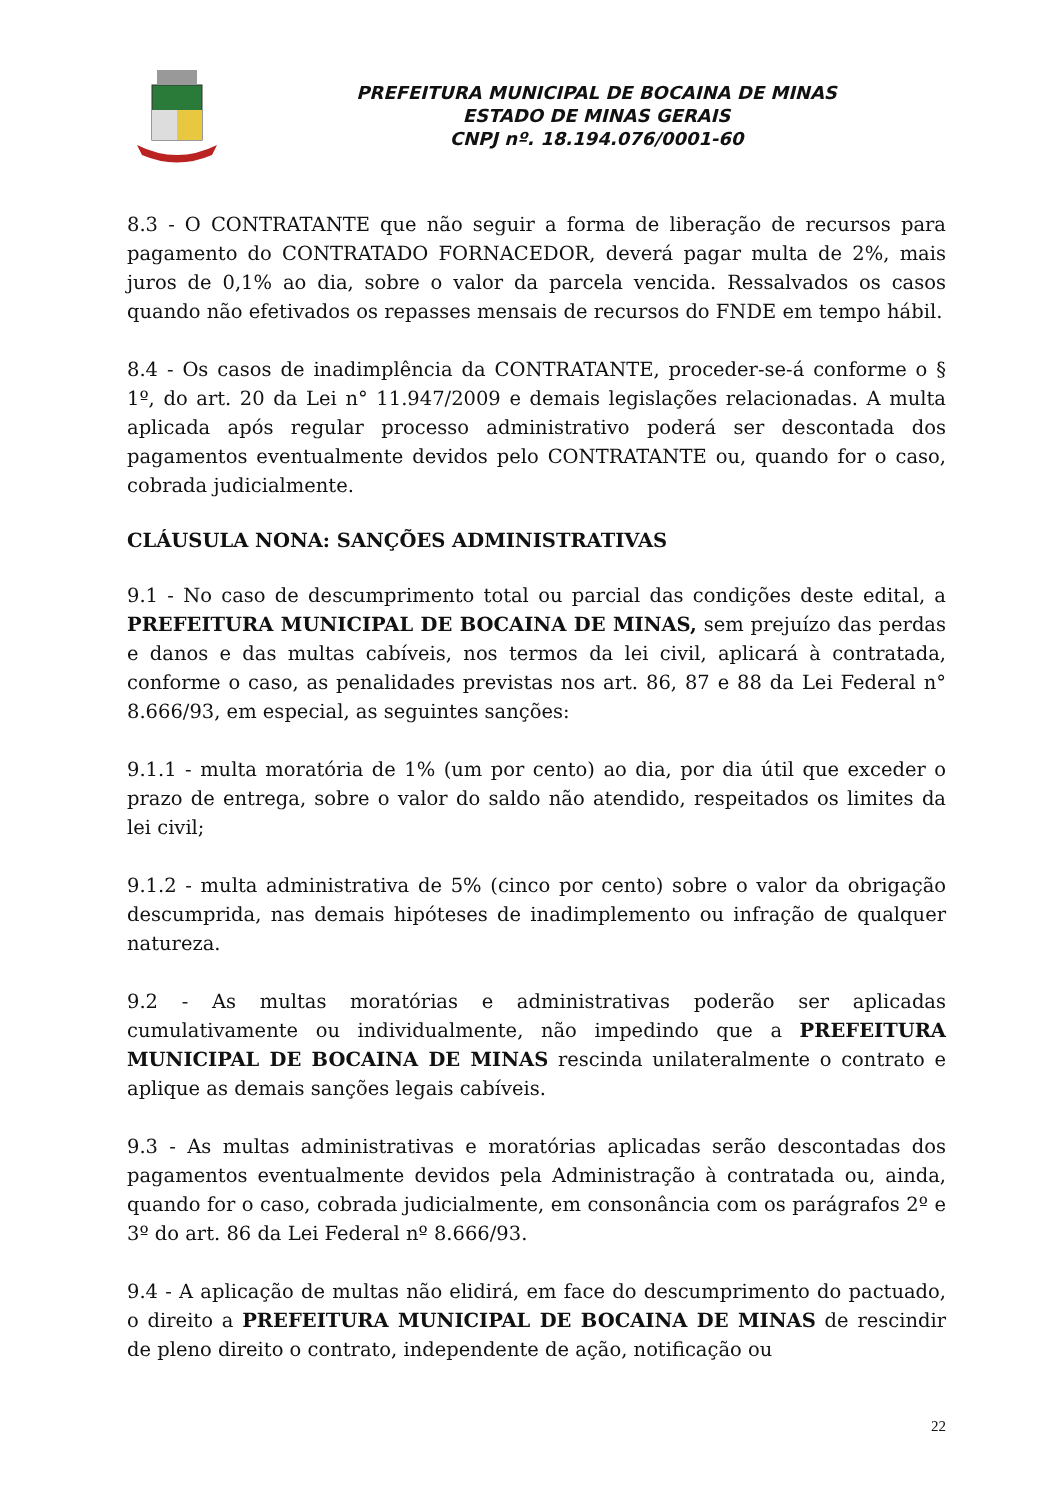PREFEITURA MUNICIPAL DE BOCAINA DE MINAS
ESTADO DE MINAS GERAIS
CNPJ nº. 18.194.076/0001-60
8.3 - O CONTRATANTE que não seguir a forma de liberação de recursos para pagamento do CONTRATADO FORNACEDOR, deverá pagar multa de 2%, mais juros de 0,1% ao dia, sobre o valor da parcela vencida. Ressalvados os casos quando não efetivados os repasses mensais de recursos do FNDE em tempo hábil.
8.4 - Os casos de inadimplência da CONTRATANTE, proceder-se-á conforme o § 1º, do art. 20 da Lei n° 11.947/2009 e demais legislações relacionadas. A multa aplicada após regular processo administrativo poderá ser descontada dos pagamentos eventualmente devidos pelo CONTRATANTE ou, quando for o caso, cobrada judicialmente.
CLÁUSULA NONA: SANÇÕES ADMINISTRATIVAS
9.1 - No caso de descumprimento total ou parcial das condições deste edital, a PREFEITURA MUNICIPAL DE BOCAINA DE MINAS, sem prejuízo das perdas e danos e das multas cabíveis, nos termos da lei civil, aplicará à contratada, conforme o caso, as penalidades previstas nos art. 86, 87 e 88 da Lei Federal n° 8.666/93, em especial, as seguintes sanções:
9.1.1 - multa moratória de 1% (um por cento) ao dia, por dia útil que exceder o prazo de entrega, sobre o valor do saldo não atendido, respeitados os limites da lei civil;
9.1.2 - multa administrativa de 5% (cinco por cento) sobre o valor da obrigação descumprida, nas demais hipóteses de inadimplemento ou infração de qualquer natureza.
9.2 - As multas moratórias e administrativas poderão ser aplicadas cumulativamente ou individualmente, não impedindo que a PREFEITURA MUNICIPAL DE BOCAINA DE MINAS rescinda unilateralmente o contrato e aplique as demais sanções legais cabíveis.
9.3 - As multas administrativas e moratórias aplicadas serão descontadas dos pagamentos eventualmente devidos pela Administração à contratada ou, ainda, quando for o caso, cobrada judicialmente, em consonância com os parágrafos 2º e 3º do art. 86 da Lei Federal nº 8.666/93.
9.4 - A aplicação de multas não elidirá, em face do descumprimento do pactuado, o direito a PREFEITURA MUNICIPAL DE BOCAINA DE MINAS de rescindir de pleno direito o contrato, independente de ação, notificação ou
22